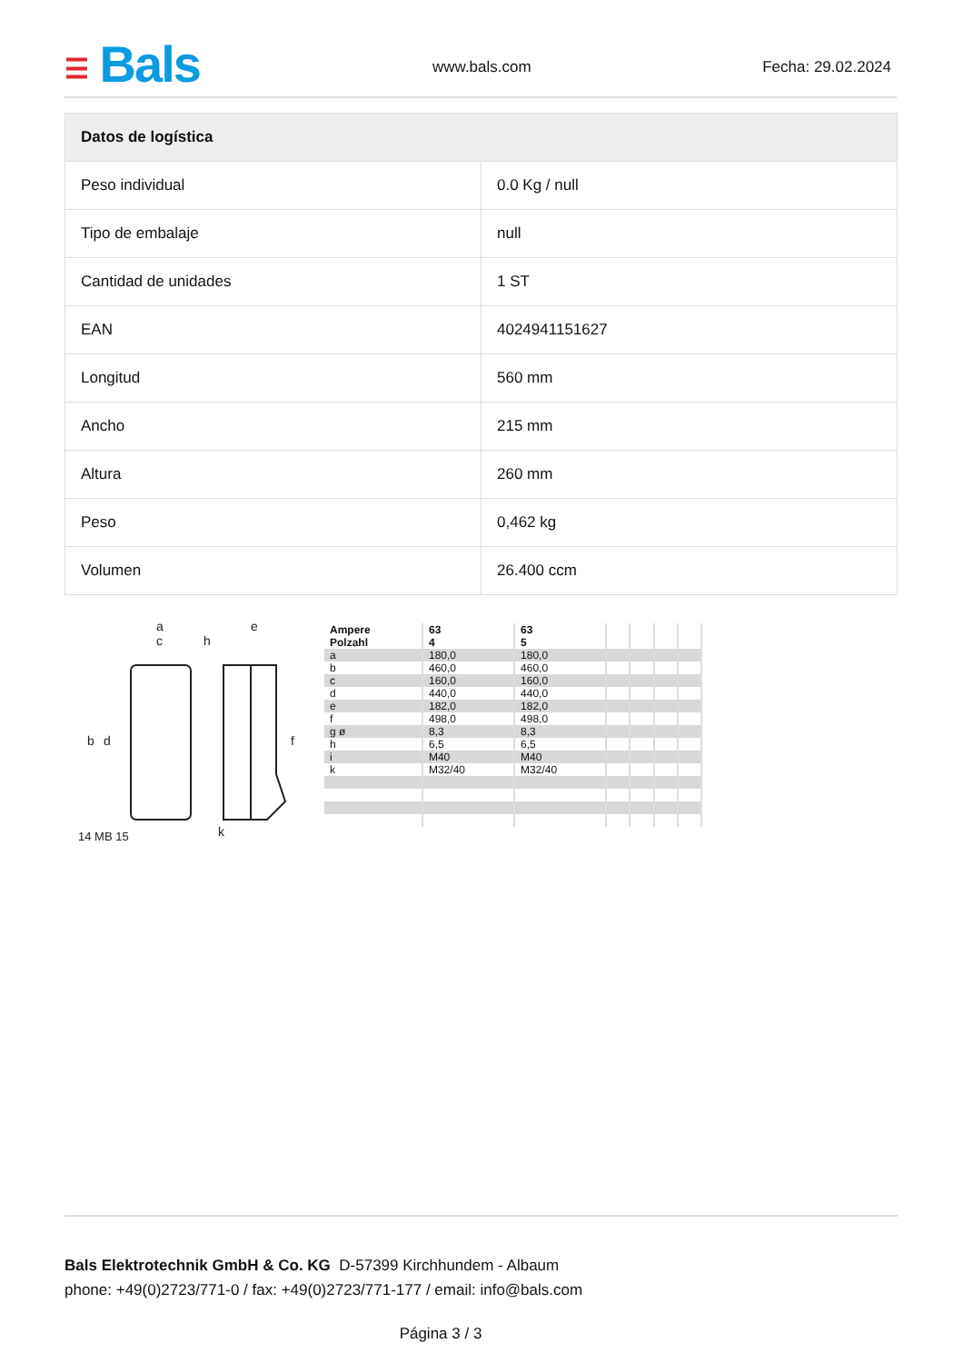☰ Bals www.bals.com Fecha: 29.02.2024
| Datos de logística | |
| --- | --- |
| Peso individual | 0.0 Kg / null |
| Tipo de embalaje | null |
| Cantidad de unidades | 1 ST |
| EAN | 4024941151627 |
| Longitud | 560 mm |
| Ancho | 215 mm |
| Altura | 260 mm |
| Peso | 0,462 kg |
| Volumen | 26.400 ccm |
a
c
h
e
b
d
f
k
14 MB 15
| Ampere Polzahl | 63 4 | 63 5 | | | | |
| --- | --- | --- | --- | --- | --- | --- |
| a | 180,0 | 180,0 | | | | |
| b | 460,0 | 460,0 | | | | |
| c | 160,0 | 160,0 | | | | |
| d | 440,0 | 440,0 | | | | |
| e | 182,0 | 182,0 | | | | |
| f | 498,0 | 498,0 | | | | |
| g ø | 8,3 | 8,3 | | | | |
| h | 6,5 | 6,5 | | | | |
| i | M40 | M40 | | | | |
| k | M32/40 | M32/40 | | | | |
Bals Elektrotechnik GmbH & Co. KG D-57399 Kirchhundem - Albaum
phone: +49(0)2723/771-0 / fax: +49(0)2723/771-177 / email: info@bals.com
Página 3 / 3